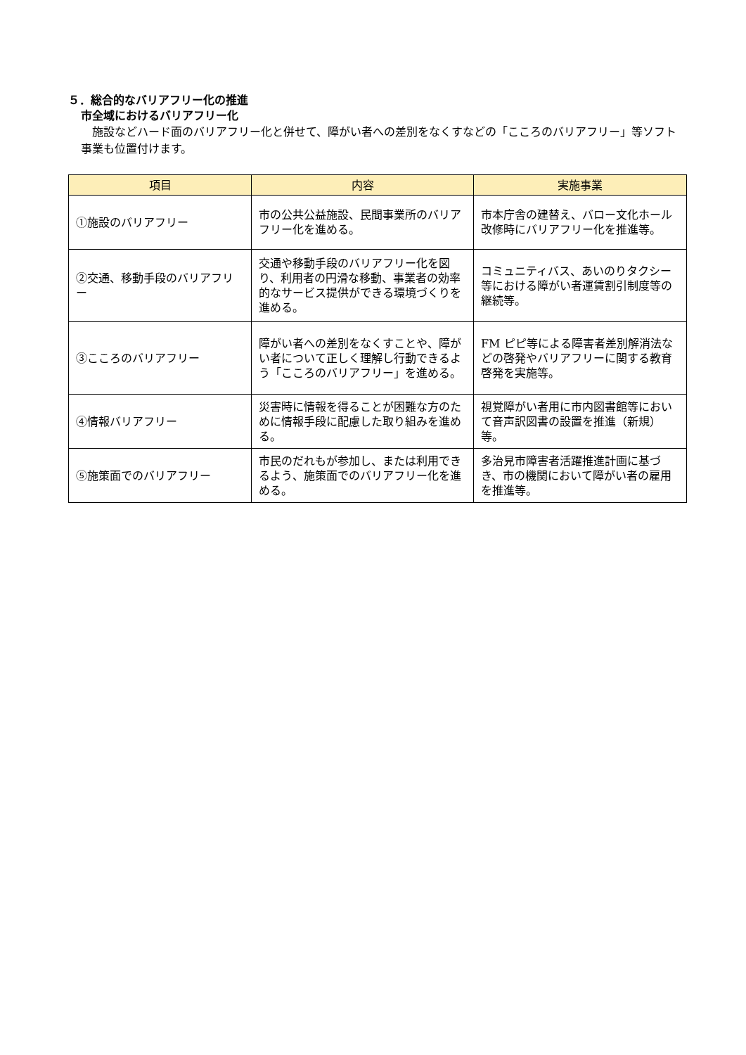５．総合的なバリアフリー化の推進
市全域におけるバリアフリー化
施設などハード面のバリアフリー化と併せて、障がい者への差別をなくすなどの「こころのバリアフリー」等ソフト事業も位置付けます。
| 項目 | 内容 | 実施事業 |
| --- | --- | --- |
| ①施設のバリアフリー | 市の公共公益施設、民間事業所のバリアフリー化を進める。 | 市本庁舎の建替え、バロー文化ホール改修時にバリアフリー化を推進等。 |
| ②交通、移動手段のバリアフリー | 交通や移動手段のバリアフリー化を図り、利用者の円滑な移動、事業者の効率的なサービス提供ができる環境づくりを進める。 | コミュニティバス、あいのりタクシー等における障がい者運賃割引制度等の継続等。 |
| ③こころのバリアフリー | 障がい者への差別をなくすことや、障がい者について正しく理解し行動できるよう「こころのバリアフリー」を進める。 | FM ピピ等による障害者差別解消法などの啓発やバリアフリーに関する教育啓発を実施等。 |
| ④情報バリアフリー | 災害時に情報を得ることが困難な方のために情報手段に配慮した取り組みを進める。 | 視覚障がい者用に市内図書館等において音声訳図書の設置を推進（新規）等。 |
| ⑤施策面でのバリアフリー | 市民のだれもが参加し、または利用できるよう、施策面でのバリアフリー化を進める。 | 多治見市障害者活躍推進計画に基づき、市の機関において障がい者の雇用を推進等。 |